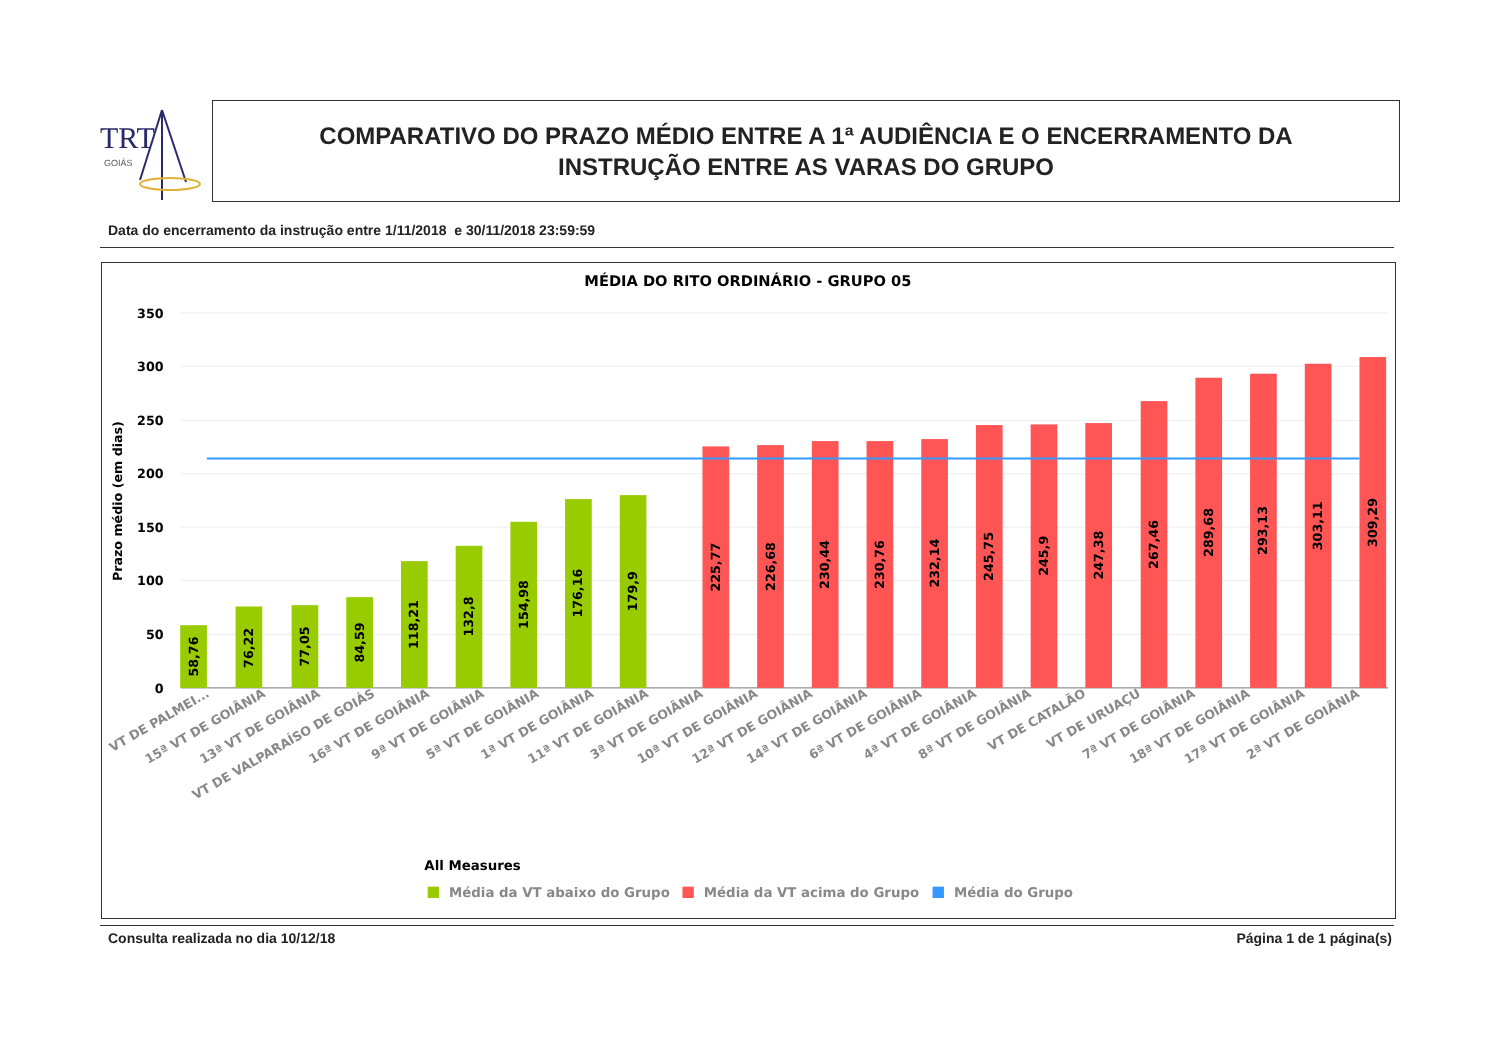TRT
GOIÁS
COMPARATIVO DO PRAZO MÉDIO ENTRE A 1ª AUDIÊNCIA E O ENCERRAMENTO DA
INSTRUÇÃO ENTRE AS VARAS DO GRUPO
Data do encerramento da instrução entre 1/11/2018 e 30/11/2018 23:59:59
MÉDIA DO RITO ORDINÁRIO - GRUPO 05
350
300
250
200
150
100
50
0
Prazo médio (em dias)
58,76
76,22
77,05
84,59
118,21
132,8
154,98
176,16
179,9
225,77
226,68
230,44
230,76
232,14
245,75
245,9
247,38
267,46
289,68
293,13
303,11
309,29
VT DE PALMEI...
15ª VT DE GOIÂNIA
13ª VT DE GOIÂNIA
VT DE VALPARAÍSO DE GOIÁS
16ª VT DE GOIÂNIA
9ª VT DE GOIÂNIA
5ª VT DE GOIÂNIA
1ª VT DE GOIÂNIA
11ª VT DE GOIÂNIA
3ª VT DE GOIÂNIA
10ª VT DE GOIÂNIA
12ª VT DE GOIÂNIA
14ª VT DE GOIÂNIA
6ª VT DE GOIÂNIA
4ª VT DE GOIÂNIA
8ª VT DE GOIÂNIA
VT DE CATALÃO
VT DE URUAÇU
7ª VT DE GOIÂNIA
18ª VT DE GOIÂNIA
17ª VT DE GOIÂNIA
2ª VT DE GOIÂNIA
All Measures
Média da VT abaixo do Grupo
Média da VT acima do Grupo
Média do Grupo
Consulta realizada no dia 10/12/18 Página 1 de 1 página(s)